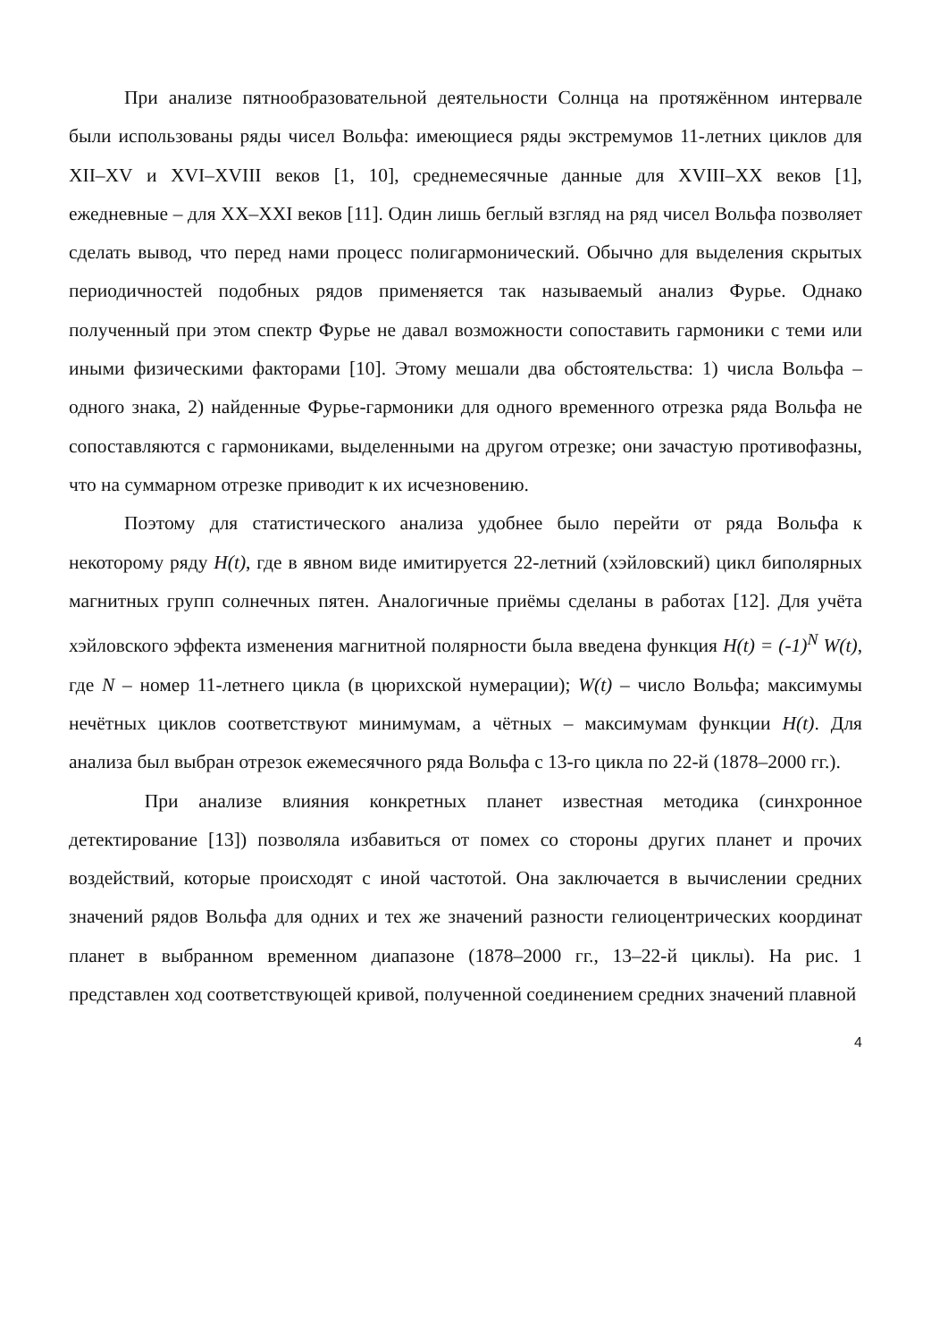При анализе пятнообразовательной деятельности Солнца на протяжённом интервале были использованы ряды чисел Вольфа: имеющиеся ряды экстремумов 11-летних циклов для XII–XV и XVI–XVIII веков [1, 10], среднемесячные данные для XVIII–XX веков [1], ежедневные – для XX–XXI веков [11]. Один лишь беглый взгляд на ряд чисел Вольфа позволяет сделать вывод, что перед нами процесс полигармонический. Обычно для выделения скрытых периодичностей подобных рядов применяется так называемый анализ Фурье. Однако полученный при этом спектр Фурье не давал возможности сопоставить гармоники с теми или иными физическими факторами [10]. Этому мешали два обстоятельства: 1) числа Вольфа – одного знака, 2) найденные Фурье-гармоники для одного временного отрезка ряда Вольфа не сопоставляются с гармониками, выделенными на другом отрезке; они зачастую противофазны, что на суммарном отрезке приводит к их исчезновению.
Поэтому для статистического анализа удобнее было перейти от ряда Вольфа к некоторому ряду H(t), где в явном виде имитируется 22-летний (хэйловский) цикл биполярных магнитных групп солнечных пятен. Аналогичные приёмы сделаны в работах [12]. Для учёта хэйловского эффекта изменения магнитной полярности была введена функция H(t) = (-1)<sup>N</sup> W(t), где N – номер 11-летнего цикла (в цюрихской нумерации); W(t) – число Вольфа; максимумы нечётных циклов соответствуют минимумам, а чётных – максимумам функции H(t). Для анализа был выбран отрезок ежемесячного ряда Вольфа с 13-го цикла по 22-й (1878–2000 гг.).
При анализе влияния конкретных планет известная методика (синхронное детектирование [13]) позволяла избавиться от помех со стороны других планет и прочих воздействий, которые происходят с иной частотой. Она заключается в вычислении средних значений рядов Вольфа для одних и тех же значений разности гелиоцентрических координат планет в выбранном временном диапазоне (1878–2000 гг., 13–22-й циклы). На рис. 1 представлен ход соответствующей кривой, полученной соединением средних значений плавной
4